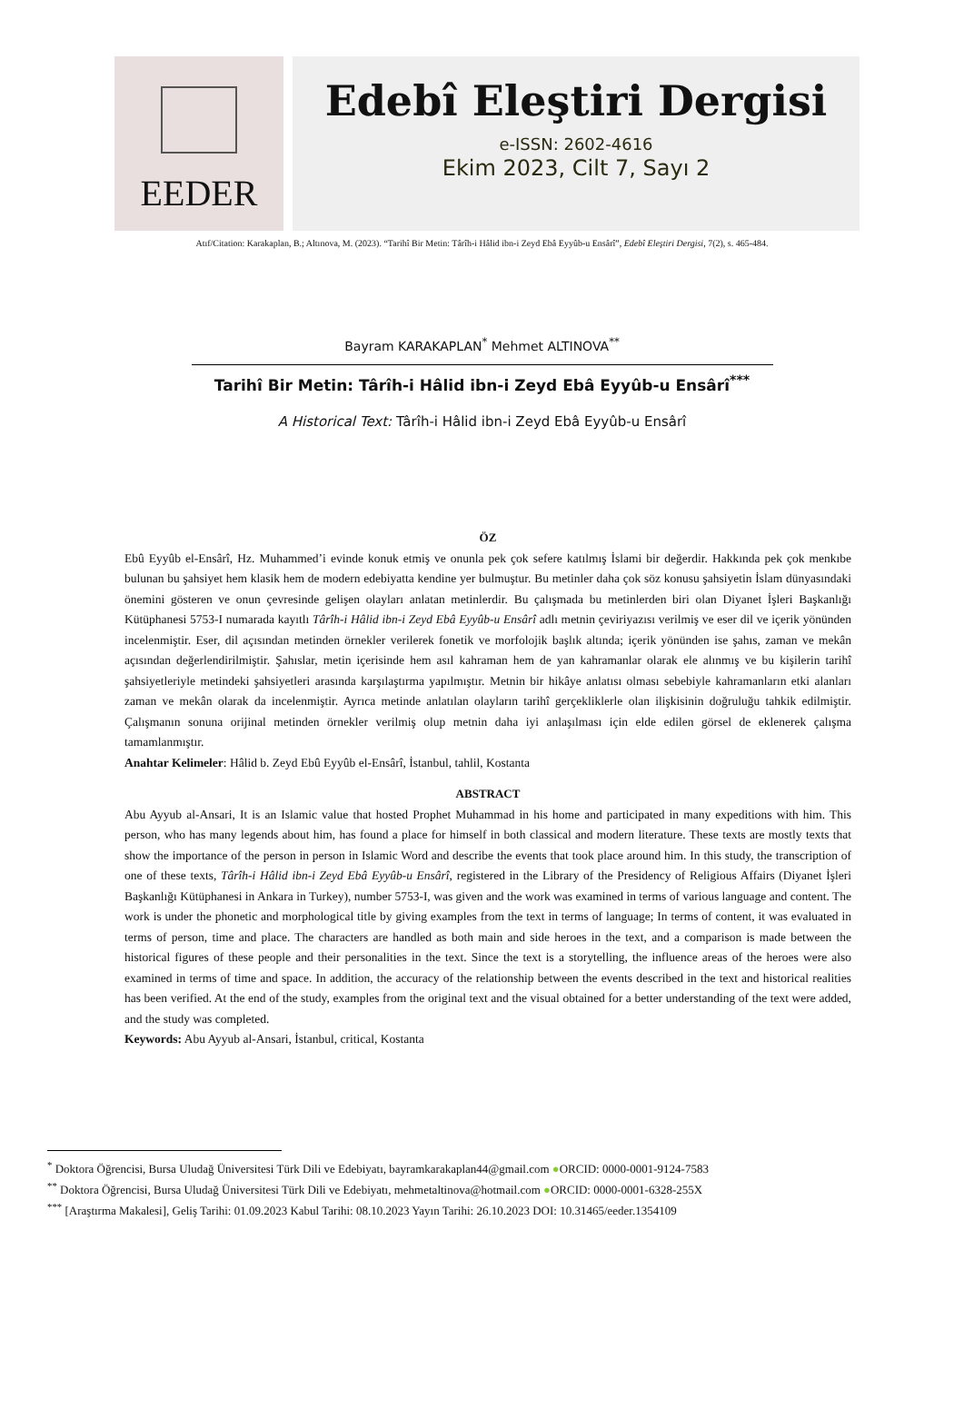EEDER
Edebî Eleştiri Dergisi
e-ISSN: 2602-4616
Ekim 2023, Cilt 7, Sayı 2
Atıf/Citation: Karakaplan, B.; Altınova, M. (2023). “Tarihî Bir Metin: Târîh-i Hâlid ibn-i Zeyd Ebâ Eyyûb-u Ensârî”, Edebî Eleştiri Dergisi, 7(2), s. 465-484.
Bayram KARAKAPLAN<sup>*</sup> Mehmet ALTINOVA<sup>**</sup>
Tarihî Bir Metin: Târîh-i Hâlid ibn-i Zeyd Ebâ Eyyûb-u Ensârî<sup>***</sup>
A Historical Text: Târîh-i Hâlid ibn-i Zeyd Ebâ Eyyûb-u Ensârî
ÖZ
Ebû Eyyûb el-Ensârî, Hz. Muhammed’i evinde konuk etmiş ve onunla pek çok sefere katılmış İslami bir değerdir. Hakkında pek çok menkıbe bulunan bu şahsiyet hem klasik hem de modern edebiyatta kendine yer bulmuştur. Bu metinler daha çok söz konusu şahsiyetin İslam dünyasındaki önemini gösteren ve onun çevresinde gelişen olayları anlatan metinlerdir. Bu çalışmada bu metinlerden biri olan Diyanet İşleri Başkanlığı Kütüphanesi 5753-I numarada kayıtlı Târîh-i Hâlid ibn-i Zeyd Ebâ Eyyûb-u Ensârî adlı metnin çeviriyazısı verilmiş ve eser dil ve içerik yönünden incelenmiştir. Eser, dil açısından metinden örnekler verilerek fonetik ve morfolojik başlık altında; içerik yönünden ise şahıs, zaman ve mekân açısından değerlendirilmiştir. Şahıslar, metin içerisinde hem asıl kahraman hem de yan kahramanlar olarak ele alınmış ve bu kişilerin tarihî şahsiyetleriyle metindeki şahsiyetleri arasında karşılaştırma yapılmıştır. Metnin bir hikâye anlatısı olması sebebiyle kahramanların etki alanları zaman ve mekân olarak da incelenmiştir. Ayrıca metinde anlatılan olayların tarihî gerçekliklerle olan ilişkisinin doğruluğu tahkik edilmiştir. Çalışmanın sonuna orijinal metinden örnekler verilmiş olup metnin daha iyi anlaşılması için elde edilen görsel de eklenerek çalışma tamamlanmıştır.
Anahtar Kelimeler: Hâlid b. Zeyd Ebû Eyyûb el-Ensârî, İstanbul, tahlil, Kostanta
ABSTRACT
Abu Ayyub al-Ansari, It is an Islamic value that hosted Prophet Muhammad in his home and participated in many expeditions with him. This person, who has many legends about him, has found a place for himself in both classical and modern literature. These texts are mostly texts that show the importance of the person in person in Islamic Word and describe the events that took place around him. In this study, the transcription of one of these texts, Târîh-i Hâlid ibn-i Zeyd Ebâ Eyyûb-u Ensârî, registered in the Library of the Presidency of Religious Affairs (Diyanet İşleri Başkanlığı Kütüphanesi in Ankara in Turkey), number 5753-I, was given and the work was examined in terms of various language and content. The work is under the phonetic and morphological title by giving examples from the text in terms of language; In terms of content, it was evaluated in terms of person, time and place. The characters are handled as both main and side heroes in the text, and a comparison is made between the historical figures of these people and their personalities in the text. Since the text is a storytelling, the influence areas of the heroes were also examined in terms of time and space. In addition, the accuracy of the relationship between the events described in the text and historical realities has been verified. At the end of the study, examples from the original text and the visual obtained for a better understanding of the text were added, and the study was completed.
Keywords: Abu Ayyub al-Ansari, İstanbul, critical, Kostanta
<sup>*</sup> Doktora Öğrencisi, Bursa Uludağ Üniversitesi Türk Dili ve Edebiyatı, bayramkarakaplan44@gmail.com ●ORCID: 0000-0001-9124-7583
<sup>**</sup> Doktora Öğrencisi, Bursa Uludağ Üniversitesi Türk Dili ve Edebiyatı, mehmetaltinova@hotmail.com ●ORCID: 0000-0001-6328-255X
<sup>***</sup> [Araştırma Makalesi], Geliş Tarihi: 01.09.2023 Kabul Tarihi: 08.10.2023 Yayın Tarihi: 26.10.2023 DOI: 10.31465/eeder.1354109